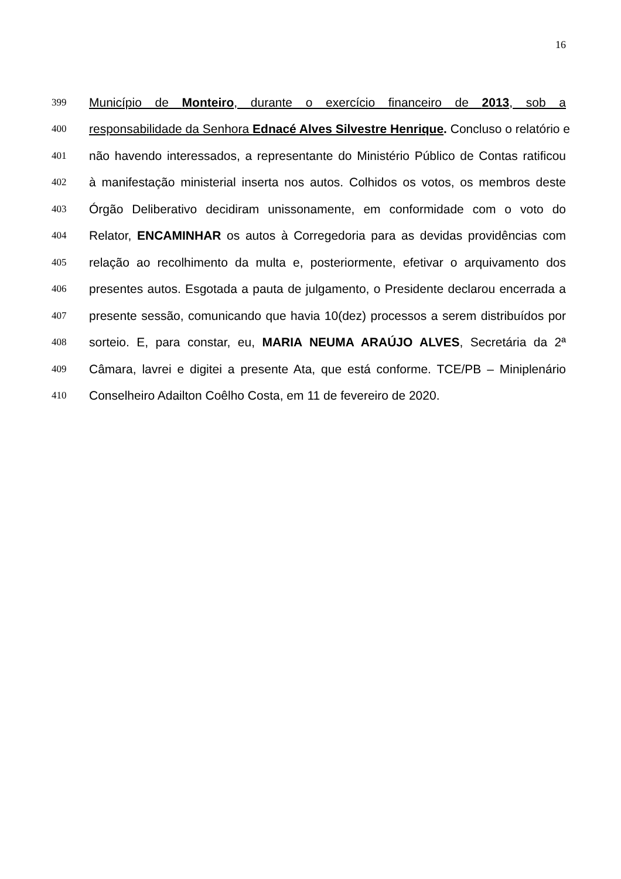16
399 Município de Monteiro, durante o exercício financeiro de 2013, sob a
400 responsabilidade da Senhora Ednacé Alves Silvestre Henrique. Concluso o relatório e
401 não havendo interessados, a representante do Ministério Público de Contas ratificou
402 à manifestação ministerial inserta nos autos. Colhidos os votos, os membros deste
403 Órgão Deliberativo decidiram unissonamente, em conformidade com o voto do
404 Relator, ENCAMINHAR os autos à Corregedoria para as devidas providências com
405 relação ao recolhimento da multa e, posteriormente, efetivar o arquivamento dos
406 presentes autos. Esgotada a pauta de julgamento, o Presidente declarou encerrada a
407 presente sessão, comunicando que havia 10(dez) processos a serem distribuídos por
408 sorteio. E, para constar, eu, MARIA NEUMA ARAÚJO ALVES, Secretária da 2ª
409 Câmara, lavrei e digitei a presente Ata, que está conforme. TCE/PB – Miniplenário
410 Conselheiro Adailton Coêlho Costa, em 11 de fevereiro de 2020.